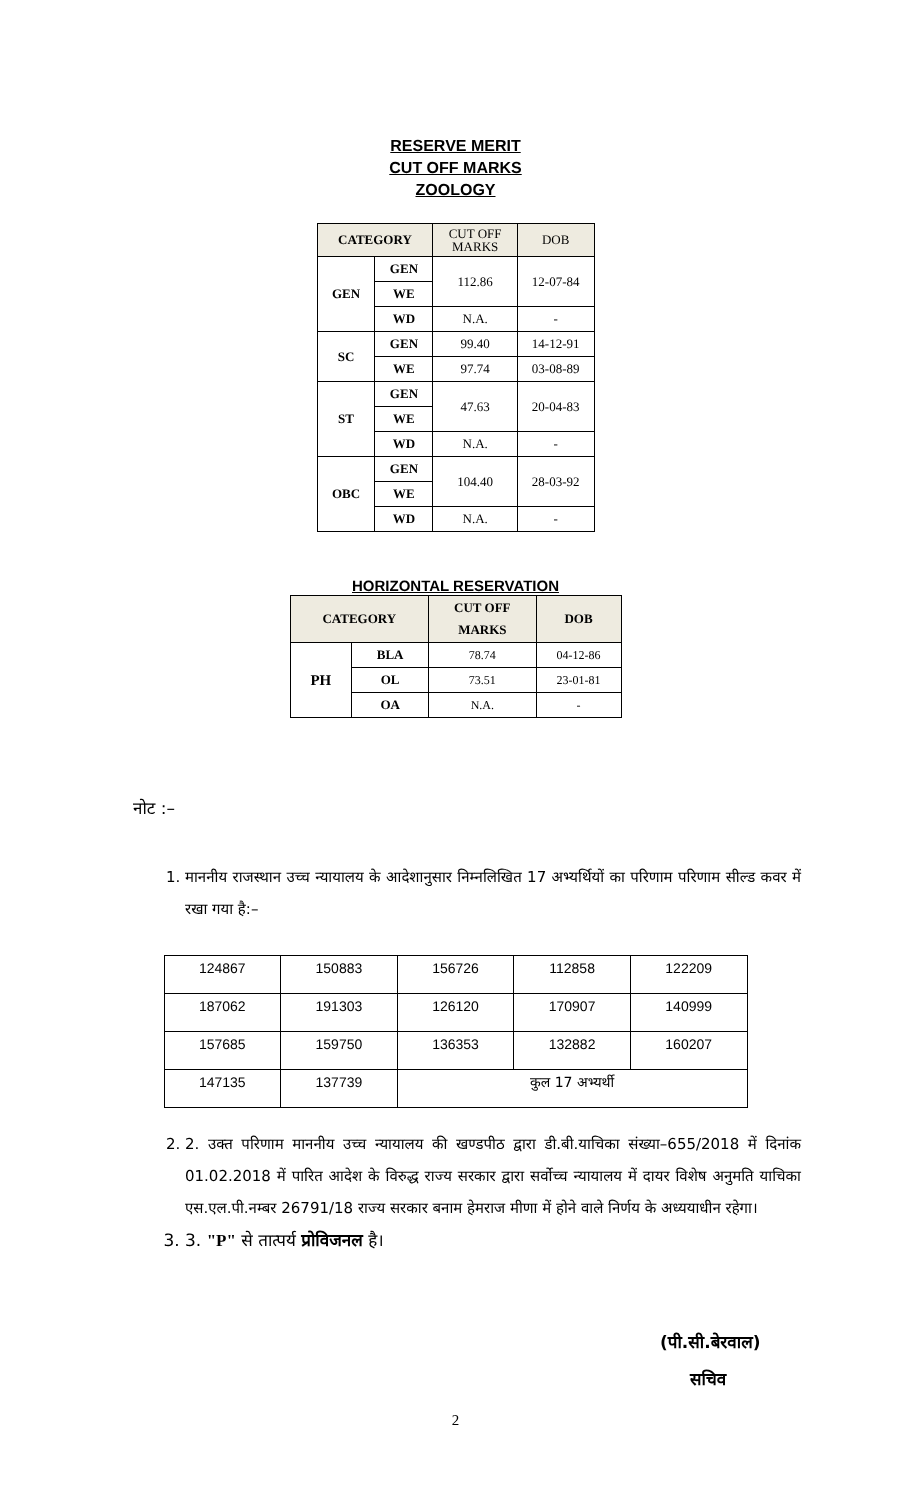RESERVE MERIT
CUT OFF MARKS
ZOOLOGY
| CATEGORY | | CUT OFF MARKS | DOB |
| --- | --- | --- | --- |
| GEN | GEN | 112.86 | 12-07-84 |
| | WE | | |
| | WD | N.A. | - |
| SC | GEN | 99.40 | 14-12-91 |
| | WE | 97.74 | 03-08-89 |
| ST | GEN | 47.63 | 20-04-83 |
| | WE | | |
| | WD | N.A. | - |
| OBC | GEN | 104.40 | 28-03-92 |
| | WE | | |
| | WD | N.A. | - |
HORIZONTAL RESERVATION
| CATEGORY | | CUT OFF MARKS | DOB |
| --- | --- | --- | --- |
| PH | BLA | 78.74 | 04-12-86 |
| | OL | 73.51 | 23-01-81 |
| | OA | N.A. | - |
नोट :–
1. माननीय राजस्थान उच्च न्यायालय के आदेशानुसार निम्नलिखित 17 अभ्यर्थियों का परिणाम परिणाम सील्ड कवर में रखा गया है:–
| 124867 | 150883 | 156726 | 112858 | 122209 |
| 187062 | 191303 | 126120 | 170907 | 140999 |
| 157685 | 159750 | 136353 | 132882 | 160207 |
| 147135 | 137739 | कुल 17 अभ्यर्थी | | |
2. 2. उक्त परिणाम माननीय उच्च न्यायालय की खण्डपीठ द्वारा डी.बी.याचिका संख्या–655/2018 में दिनांक 01.02.2018 में पारित आदेश के विरुद्ध राज्य सरकार द्वारा सर्वोच्च न्यायालय में दायर विशेष अनुमति याचिका एस.एल.पी.नम्बर 26791/18 राज्य सरकार बनाम हेमराज मीणा में होने वाले निर्णय के अध्ययाधीन रहेगा।
3. 3. "P" से तात्पर्य प्रोविजनल है।
(पी.सी.बेरवाल)
सचिव
2